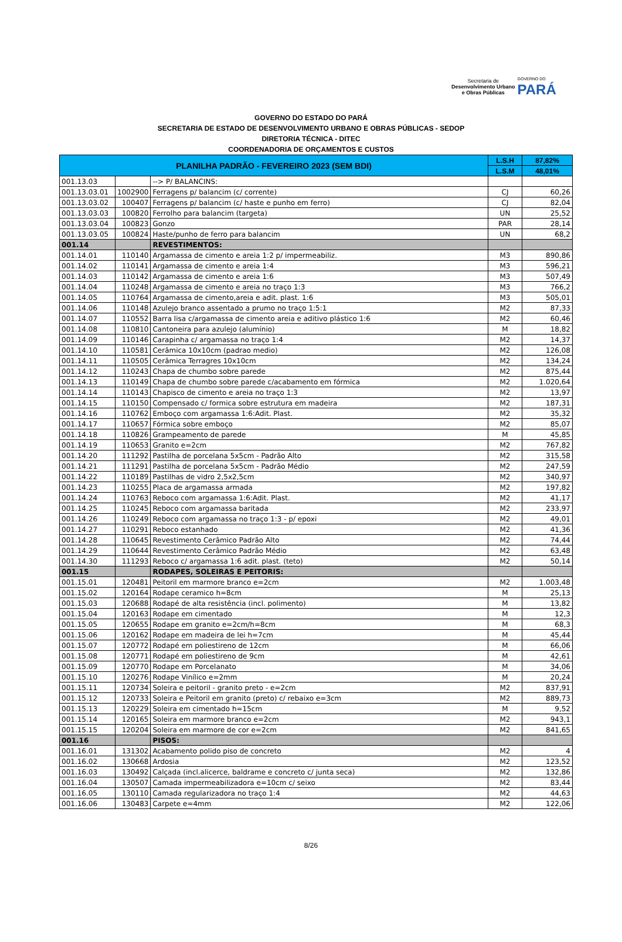Secretaria de
Desenvolvimento Urbano
e Obras Públicas
GOVERNO DO
PARÁ
GOVERNO DO ESTADO DO PARÁ
SECRETARIA DE ESTADO DE DESENVOLVIMENTO URBANO E OBRAS PÚBLICAS - SEDOP
DIRETORIA TÉCNICA - DITEC
COORDENADORIA DE ORÇAMENTOS E CUSTOS
| PLANILHA PADRÃO - FEVEREIRO 2023 (SEM BDI) | | | L.S.H | 87,82% |
| --- | --- | --- | --- | --- |
| | | | L.S.M | 48,01% |
| 001.13.03 | | --> P/ BALANCINS: | | |
| 001.13.03.01 | 1002900 | Ferragens p/ balancim (c/ corrente) | CJ | 60,26 |
| 001.13.03.02 | 100407 | Ferragens p/ balancim (c/ haste e punho em ferro) | CJ | 82,04 |
| 001.13.03.03 | 100820 | Ferrolho para balancim (targeta) | UN | 25,52 |
| 001.13.03.04 | 100823 | Gonzo | PAR | 28,14 |
| 001.13.03.05 | 100824 | Haste/punho de ferro para balancim | UN | 68,2 |
| 001.14 | | REVESTIMENTOS: | | |
| 001.14.01 | 110140 | Argamassa de cimento e areia 1:2 p/ impermeabiliz. | M3 | 890,86 |
| 001.14.02 | 110141 | Argamassa de cimento e areia 1:4 | M3 | 596,21 |
| 001.14.03 | 110142 | Argamassa de cimento e areia 1:6 | M3 | 507,49 |
| 001.14.04 | 110248 | Argamassa de cimento e areia no traço 1:3 | M3 | 766,2 |
| 001.14.05 | 110764 | Argamassa de cimento,areia e adit. plast. 1:6 | M3 | 505,01 |
| 001.14.06 | 110148 | Azulejo branco assentado a prumo no traço 1:5:1 | M2 | 87,33 |
| 001.14.07 | 110552 | Barra lisa c/argamassa de cimento areia e aditivo plástico 1:6 | M2 | 60,46 |
| 001.14.08 | 110810 | Cantoneira para azulejo (alumínio) | M | 18,82 |
| 001.14.09 | 110146 | Carapinha c/ argamassa no traço 1:4 | M2 | 14,37 |
| 001.14.10 | 110581 | Cerâmica 10x10cm (padrao medio) | M2 | 126,08 |
| 001.14.11 | 110505 | Cerâmica Terragres 10x10cm | M2 | 134,24 |
| 001.14.12 | 110243 | Chapa de chumbo sobre parede | M2 | 875,44 |
| 001.14.13 | 110149 | Chapa de chumbo sobre parede c/acabamento em fórmica | M2 | 1.020,64 |
| 001.14.14 | 110143 | Chapisco de cimento e areia no traço 1:3 | M2 | 13,97 |
| 001.14.15 | 110150 | Compensado c/ formica sobre estrutura em madeira | M2 | 187,31 |
| 001.14.16 | 110762 | Emboço com argamassa 1:6:Adit. Plast. | M2 | 35,32 |
| 001.14.17 | 110657 | Fórmica sobre emboço | M2 | 85,07 |
| 001.14.18 | 110826 | Grampeamento de parede | M | 45,85 |
| 001.14.19 | 110653 | Granito e=2cm | M2 | 767,82 |
| 001.14.20 | 111292 | Pastilha de porcelana 5x5cm - Padrão Alto | M2 | 315,58 |
| 001.14.21 | 111291 | Pastilha de porcelana 5x5cm - Padrão Médio | M2 | 247,59 |
| 001.14.22 | 110189 | Pastilhas de vidro 2,5x2,5cm | M2 | 340,97 |
| 001.14.23 | 110255 | Placa de argamassa armada | M2 | 197,82 |
| 001.14.24 | 110763 | Reboco com argamassa 1:6:Adit. Plast. | M2 | 41,17 |
| 001.14.25 | 110245 | Reboco com argamassa baritada | M2 | 233,97 |
| 001.14.26 | 110249 | Reboco com argamassa no traço 1:3 - p/ epoxi | M2 | 49,01 |
| 001.14.27 | 110291 | Reboco estanhado | M2 | 41,36 |
| 001.14.28 | 110645 | Revestimento Cerâmico Padrão Alto | M2 | 74,44 |
| 001.14.29 | 110644 | Revestimento Cerâmico Padrão Médio | M2 | 63,48 |
| 001.14.30 | 111293 | Reboco c/ argamassa 1:6 adit. plast. (teto) | M2 | 50,14 |
| 001.15 | | RODAPES, SOLEIRAS E PEITORIS: | | |
| 001.15.01 | 120481 | Peitoril em marmore branco e=2cm | M2 | 1.003,48 |
| 001.15.02 | 120164 | Rodape ceramico h=8cm | M | 25,13 |
| 001.15.03 | 120688 | Rodapé de alta resistência (incl. polimento) | M | 13,82 |
| 001.15.04 | 120163 | Rodape em cimentado | M | 12,3 |
| 001.15.05 | 120655 | Rodape em granito e=2cm/h=8cm | M | 68,3 |
| 001.15.06 | 120162 | Rodape em madeira de lei h=7cm | M | 45,44 |
| 001.15.07 | 120772 | Rodapé em poliestireno de 12cm | M | 66,06 |
| 001.15.08 | 120771 | Rodapé em poliestireno de 9cm | M | 42,61 |
| 001.15.09 | 120770 | Rodape em Porcelanato | M | 34,06 |
| 001.15.10 | 120276 | Rodape Vinílico e=2mm | M | 20,24 |
| 001.15.11 | 120734 | Soleira e peitoril - granito preto - e=2cm | M2 | 837,91 |
| 001.15.12 | 120733 | Soleira e Peitoril em granito (preto) c/ rebaixo e=3cm | M2 | 889,73 |
| 001.15.13 | 120229 | Soleira em cimentado h=15cm | M | 9,52 |
| 001.15.14 | 120165 | Soleira em marmore branco e=2cm | M2 | 943,1 |
| 001.15.15 | 120204 | Soleira em marmore de cor e=2cm | M2 | 841,65 |
| 001.16 | | PISOS: | | |
| 001.16.01 | 131302 | Acabamento polido piso de concreto | M2 | 4 |
| 001.16.02 | 130668 | Ardosia | M2 | 123,52 |
| 001.16.03 | 130492 | Calçada (incl.alicerce, baldrame e concreto c/ junta seca) | M2 | 132,86 |
| 001.16.04 | 130507 | Camada impermeabilizadora e=10cm c/ seixo | M2 | 83,44 |
| 001.16.05 | 130110 | Camada regularizadora no traço 1:4 | M2 | 44,63 |
| 001.16.06 | 130483 | Carpete e=4mm | M2 | 122,06 |
8/26